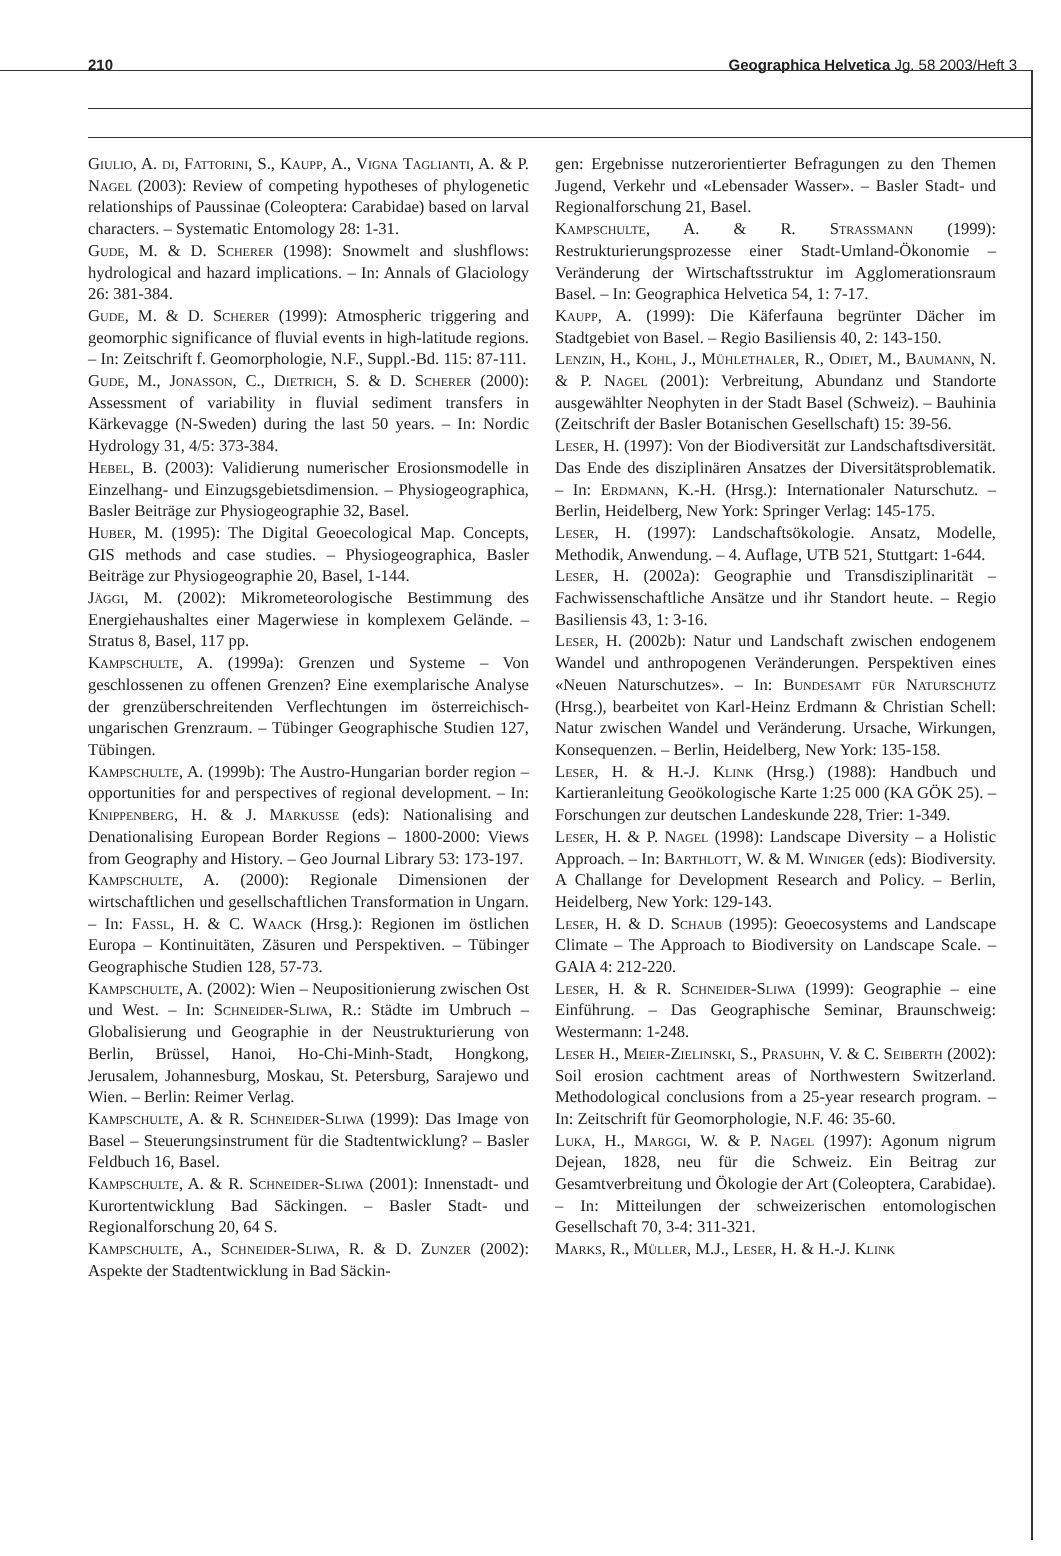210 Geographica Helvetica Jg. 58 2003/Heft 3
Giulio, A. di, Fattorini, S., Kaupp, A., Vigna Taglianti, A. & P. Nagel (2003): Review of competing hypotheses of phylogenetic relationships of Paussinae (Coleoptera: Carabidae) based on larval characters. – Systematic Entomology 28: 1-31.
Gude, M. & D. Scherer (1998): Snowmelt and slushflows: hydrological and hazard implications. – In: Annals of Glaciology 26: 381-384.
Gude, M. & D. Scherer (1999): Atmospheric triggering and geomorphic significance of fluvial events in high-latitude regions. – In: Zeitschrift f. Geomorphologie, N.F., Suppl.-Bd. 115: 87-111.
Gude, M., Jonasson, C., Dietrich, S. & D. Scherer (2000): Assessment of variability in fluvial sediment transfers in Kärkevagge (N-Sweden) during the last 50 years. – In: Nordic Hydrology 31, 4/5: 373-384.
Hebel, B. (2003): Validierung numerischer Erosionsmodelle in Einzelhang- und Einzugsgebietsdimension. – Physiogeographica, Basler Beiträge zur Physiogeographie 32, Basel.
Huber, M. (1995): The Digital Geoecological Map. Concepts, GIS methods and case studies. – Physiogeographica, Basler Beiträge zur Physiogeographie 20, Basel, 1-144.
Jäggi, M. (2002): Mikrometeorologische Bestimmung des Energiehaushaltes einer Magerwiese in komplexem Gelände. – Stratus 8, Basel, 117 pp.
Kampschulte, A. (1999a): Grenzen und Systeme – Von geschlossenen zu offenen Grenzen? Eine exemplarische Analyse der grenzüberschreitenden Verflechtungen im österreichisch-ungarischen Grenzraum. – Tübinger Geographische Studien 127, Tübingen.
Kampschulte, A. (1999b): The Austro-Hungarian border region – opportunities for and perspectives of regional development. – In: Knippenberg, H. & J. Markusse (eds): Nationalising and Denationalising European Border Regions – 1800-2000: Views from Geography and History. – Geo Journal Library 53: 173-197.
Kampschulte, A. (2000): Regionale Dimensionen der wirtschaftlichen und gesellschaftlichen Transformation in Ungarn. – In: Fassl, H. & C. Waack (Hrsg.): Regionen im östlichen Europa – Kontinuitäten, Zäsuren und Perspektiven. – Tübinger Geographische Studien 128, 57-73.
Kampschulte, A. (2002): Wien – Neupositionierung zwischen Ost und West. – In: Schneider-Sliwa, R.: Städte im Umbruch – Globalisierung und Geographie in der Neustrukturierung von Berlin, Brüssel, Hanoi, Ho-Chi-Minh-Stadt, Hongkong, Jerusalem, Johannesburg, Moskau, St. Petersburg, Sarajewo und Wien. – Berlin: Reimer Verlag.
Kampschulte, A. & R. Schneider-Sliwa (1999): Das Image von Basel – Steuerungsinstrument für die Stadtentwicklung? – Basler Feldbuch 16, Basel.
Kampschulte, A. & R. Schneider-Sliwa (2001): Innenstadt- und Kurortentwicklung Bad Säckingen. – Basler Stadt- und Regionalforschung 20, 64 S.
Kampschulte, A., Schneider-Sliwa, R. & D. Zunzer (2002): Aspekte der Stadtentwicklung in Bad Säckin-
gen: Ergebnisse nutzerorientierter Befragungen zu den Themen Jugend, Verkehr und «Lebensader Wasser». – Basler Stadt- und Regionalforschung 21, Basel.
Kampschulte, A. & R. Strassmann (1999): Restrukturierungsprozesse einer Stadt-Umland-Ökonomie – Veränderung der Wirtschaftsstruktur im Agglomerationsraum Basel. – In: Geographica Helvetica 54, 1: 7-17.
Kaupp, A. (1999): Die Käferfauna begrünter Dächer im Stadtgebiet von Basel. – Regio Basiliensis 40, 2: 143-150.
Lenzin, H., Kohl, J., Mühlethaler, R., Odiet, M., Baumann, N. & P. Nagel (2001): Verbreitung, Abundanz und Standorte ausgewählter Neophyten in der Stadt Basel (Schweiz). – Bauhinia (Zeitschrift der Basler Botanischen Gesellschaft) 15: 39-56.
Leser, H. (1997): Von der Biodiversität zur Landschaftsdiversität. Das Ende des disziplinären Ansatzes der Diversitätsproblematik. – In: Erdmann, K.-H. (Hrsg.): Internationaler Naturschutz. – Berlin, Heidelberg, New York: Springer Verlag: 145-175.
Leser, H. (1997): Landschaftsökologie. Ansatz, Modelle, Methodik, Anwendung. – 4. Auflage, UTB 521, Stuttgart: 1-644.
Leser, H. (2002a): Geographie und Transdisziplinarität – Fachwissenschaftliche Ansätze und ihr Standort heute. – Regio Basiliensis 43, 1: 3-16.
Leser, H. (2002b): Natur und Landschaft zwischen endogenem Wandel und anthropogenen Veränderungen. Perspektiven eines «Neuen Naturschutzes». – In: Bundesamt für Naturschutz (Hrsg.), bearbeitet von Karl-Heinz Erdmann & Christian Schell: Natur zwischen Wandel und Veränderung. Ursache, Wirkungen, Konsequenzen. – Berlin, Heidelberg, New York: 135-158.
Leser, H. & H.-J. Klink (Hrsg.) (1988): Handbuch und Kartieranleitung Geoökologische Karte 1:25 000 (KA GÖK 25). – Forschungen zur deutschen Landeskunde 228, Trier: 1-349.
Leser, H. & P. Nagel (1998): Landscape Diversity – a Holistic Approach. – In: Barthlott, W. & M. Winiger (eds): Biodiversity. A Challange for Development Research and Policy. – Berlin, Heidelberg, New York: 129-143.
Leser, H. & D. Schaub (1995): Geoecosystems and Landscape Climate – The Approach to Biodiversity on Landscape Scale. – GAIA 4: 212-220.
Leser, H. & R. Schneider-Sliwa (1999): Geographie – eine Einführung. – Das Geographische Seminar, Braunschweig: Westermann: 1-248.
Leser H., Meier-Zielinski, S., Prasuhn, V. & C. Seiberth (2002): Soil erosion cachtment areas of Northwestern Switzerland. Methodological conclusions from a 25-year research program. – In: Zeitschrift für Geomorphologie, N.F. 46: 35-60.
Luka, H., Marggi, W. & P. Nagel (1997): Agonum nigrum Dejean, 1828, neu für die Schweiz. Ein Beitrag zur Gesamtverbreitung und Ökologie der Art (Coleoptera, Carabidae). – In: Mitteilungen der schweizerischen entomologischen Gesellschaft 70, 3-4: 311-321.
Marks, R., Müller, M.J., Leser, H. & H.-J. Klink